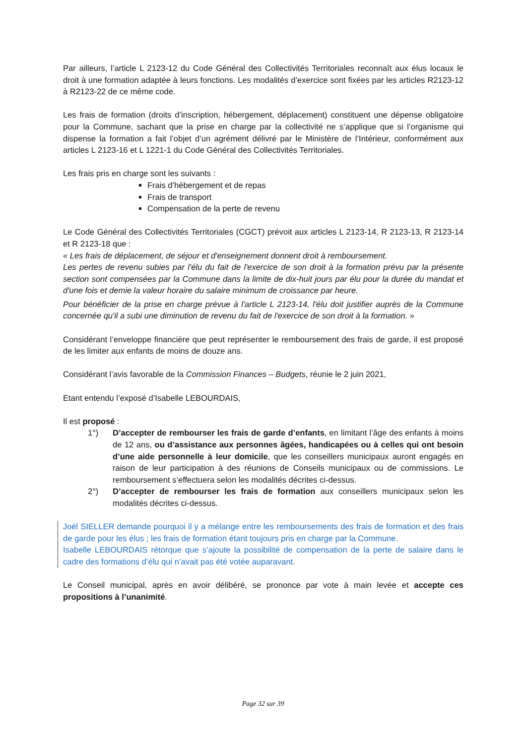Par ailleurs, l’article L 2123-12 du Code Général des Collectivités Territoriales reconnaît aux élus locaux le droit à une formation adaptée à leurs fonctions. Les modalités d’exercice sont fixées par les articles R2123-12 à R2123-22 de ce même code.
Les frais de formation (droits d’inscription, hébergement, déplacement) constituent une dépense obligatoire pour la Commune, sachant que la prise en charge par la collectivité ne s’applique que si l’organisme qui dispense la formation a fait l’objet d’un agrément délivré par le Ministère de l’Intérieur, conformément aux articles L 2123-16 et L 1221-1 du Code Général des Collectivités Territoriales.
Les frais pris en charge sont les suivants :
Frais d’hébergement et de repas
Frais de transport
Compensation de la perte de revenu
Le Code Général des Collectivités Territoriales (CGCT) prévoit aux articles L 2123-14, R 2123-13, R 2123-14 et R 2123-18 que :
« Les frais de déplacement, de séjour et d'enseignement donnent droit à remboursement.
Les pertes de revenu subies par l'élu du fait de l'exercice de son droit à la formation prévu par la présente section sont compensées par la Commune dans la limite de dix-huit jours par élu pour la durée du mandat et d'une fois et demie la valeur horaire du salaire minimum de croissance par heure.
Pour bénéficier de la prise en charge prévue à l'article L 2123-14, l'élu doit justifier auprès de la Commune concernée qu'il a subi une diminution de revenu du fait de l'exercice de son droit à la formation. »
Considérant l’enveloppe financière que peut représenter le remboursement des frais de garde, il est proposé de les limiter aux enfants de moins de douze ans.
Considérant l’avis favorable de la Commission Finances – Budgets, réunie le 2 juin 2021,
Etant entendu l’exposé d’Isabelle LEBOURDAIS,
Il est proposé :
1°) D’accepter de rembourser les frais de garde d’enfants, en limitant l’âge des enfants à moins de 12 ans, ou d’assistance aux personnes âgées, handicapées ou à celles qui ont besoin d’une aide personnelle à leur domicile, que les conseillers municipaux auront engagés en raison de leur participation à des réunions de Conseils municipaux ou de commissions. Le remboursement s’effectuera selon les modalités décrites ci-dessus.
2°) D’accepter de rembourser les frais de formation aux conseillers municipaux selon les modalités décrites ci-dessus.
Joël SIELLER demande pourquoi il y a mélange entre les remboursements des frais de formation et des frais de garde pour les élus ; les frais de formation étant toujours pris en charge par la Commune.
Isabelle LEBOURDAIS rétorque que s’ajoute la possibilité de compensation de la perte de salaire dans le cadre des formations d’élu qui n’avait pas été votée auparavant.
Le Conseil municipal, après en avoir délibéré, se prononce par vote à main levée et accepte ces propositions à l’unanimité.
Page 32 sur 39